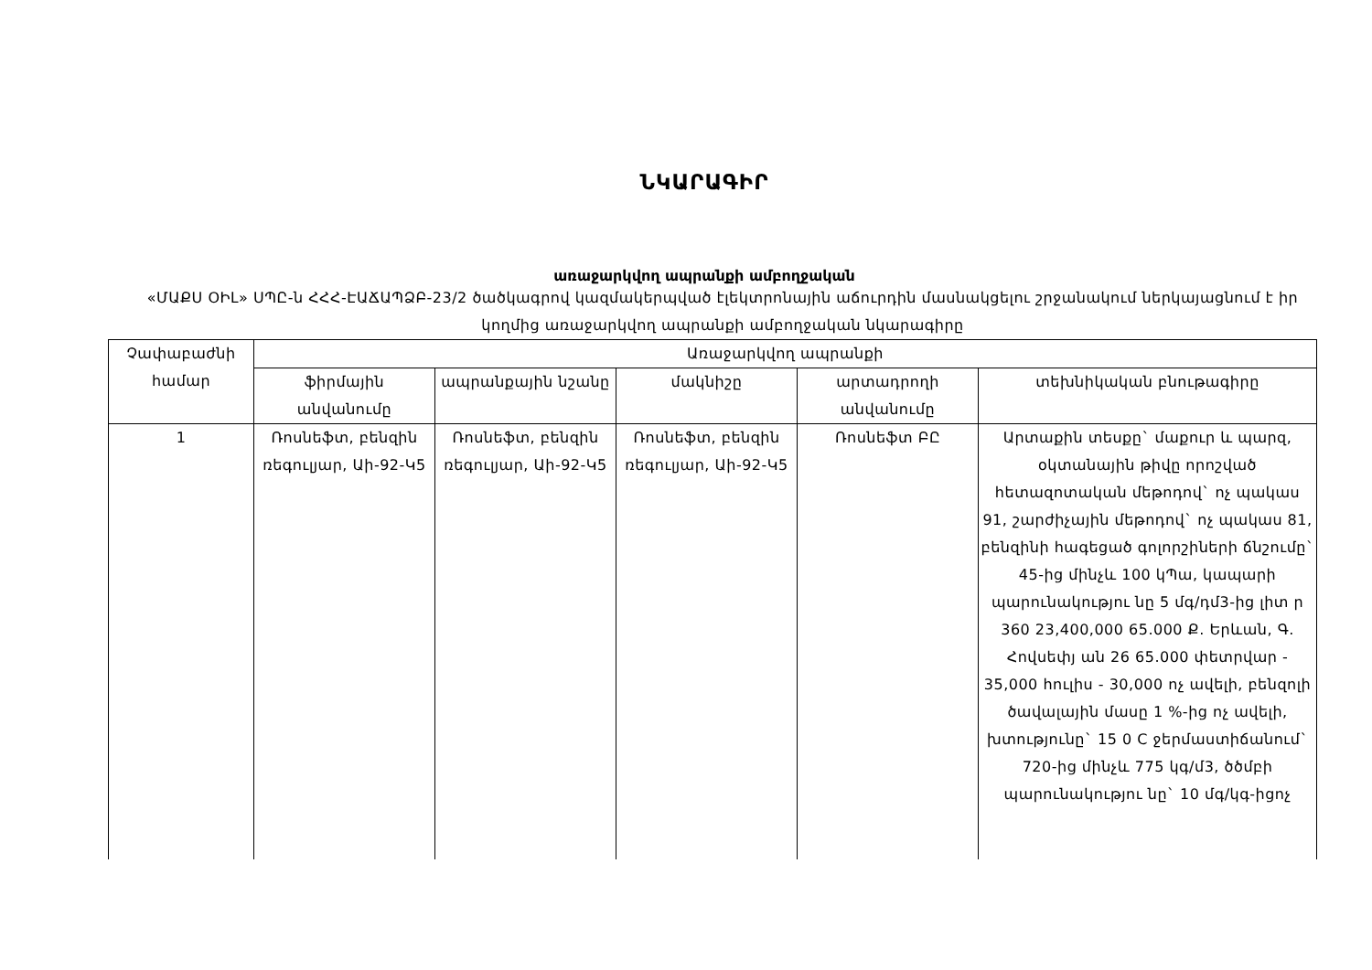ՆԿԱՐԱԳԻՐ
առաջարկվող ապրանքի ամբողջական
«ՄԱՔՍ ՕԻԼ» ՍՊԸ-ն ՀՀՀ-ԷԱՃԱՊՁԲ-23/2 ծածկագրով կազմակերպված էլեկտրոնային աճուրդին մասնակցելու շրջանակում ներկայացնում է իր կողմից առաջարկվող ապրանքի ամբողջական նկարագիրը
| Չափաբաժնի համար | Առաջարկվող ապրանքի | | | | |
| --- | --- | --- | --- | --- | --- |
| | ֆիրմային անվանումը | ապրանքային նշանը | մակնիշը | արտադրողի անվանումը | տեխնիկական բնութագիրը |
| 1 | Ռոսնեֆտ, բենզին ռեգուլյար, Աի-92-Կ5 | Ռոսնեֆտ, բենզին ռեգուլյար, Աի-92-Կ5 | Ռոսնեֆտ, բենզին ռեգուլյար, Աի-92-Կ5 | Ռոսնեֆտ ԲԸ | Արտաքին տեսքը` մաքուր և պարզ, օկտանային թիվը որոշված հետազոտական մեթոդով` ոչ պակաս 91, շարժիչային մեթոդով` ոչ պակաս 81, բենզինի հագեցած գոլորշիների ճնշումը` 45-ից մինչև 100 կՊա, կապարի պարունակությու նը 5 մգ/դմ3-ից լիտ ր 360 23,400,000 65.000 Ք. Երևան, Գ. Հովսեփյ ան 26 65.000 փետրվար - 35,000 հուլիս - 30,000 ոչ ավելի, բենզոլի ծավալային մասը 1 %-ից ոչ ավելի, խտությունը` 15 0 C ջերմաստիճանում` 720-ից մինչև 775 կգ/մ3, ծծմբի պարունակությու նը` 10 մգ/կգ-իցոչ |